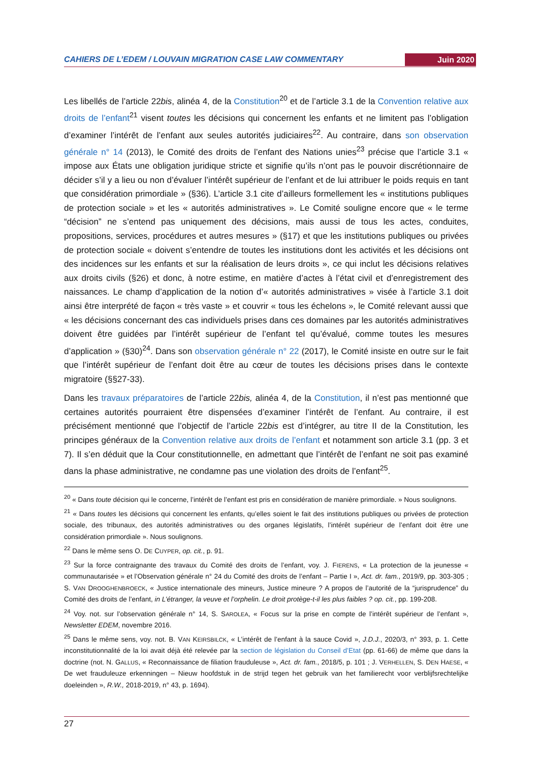CAHIERS DE L’EDEM / LOUVAIN MIGRATION CASE LAW COMMENTARY Juin 2020
Les libellés de l’article 22bis, alinéa 4, de la Constitution<sup>20</sup> et de l’article 3.1 de la Convention relative aux droits de l’enfant<sup>21</sup> visent toutes les décisions qui concernent les enfants et ne limitent pas l’obligation d’examiner l’intérêt de l’enfant aux seules autorités judiciaires<sup>22</sup>. Au contraire, dans son observation générale n° 14 (2013), le Comité des droits de l’enfant des Nations unies<sup>23</sup> précise que l’article 3.1 « impose aux États une obligation juridique stricte et signifie qu’ils n’ont pas le pouvoir discrétionnaire de décider s’il y a lieu ou non d’évaluer l’intérêt supérieur de l’enfant et de lui attribuer le poids requis en tant que considération primordiale » (§36). L’article 3.1 cite d’ailleurs formellement les « institutions publiques de protection sociale » et les « autorités administratives ». Le Comité souligne encore que « le terme “décision” ne s’entend pas uniquement des décisions, mais aussi de tous les actes, conduites, propositions, services, procédures et autres mesures » (§17) et que les institutions publiques ou privées de protection sociale « doivent s’entendre de toutes les institutions dont les activités et les décisions ont des incidences sur les enfants et sur la réalisation de leurs droits », ce qui inclut les décisions relatives aux droits civils (§26) et donc, à notre estime, en matière d’actes à l’état civil et d’enregistrement des naissances. Le champ d’application de la notion d’« autorités administratives » visée à l’article 3.1 doit ainsi être interprété de façon « très vaste » et couvrir « tous les échelons », le Comité relevant aussi que « les décisions concernant des cas individuels prises dans ces domaines par les autorités administratives doivent être guidées par l’intérêt supérieur de l’enfant tel qu’évalué, comme toutes les mesures d’application » (§30)<sup>24</sup>. Dans son observation générale n° 22 (2017), le Comité insiste en outre sur le fait que l’intérêt supérieur de l’enfant doit être au cœur de toutes les décisions prises dans le contexte migratoire (§§27-33).
Dans les travaux préparatoires de l’article 22bis, alinéa 4, de la Constitution, il n’est pas mentionné que certaines autorités pourraient être dispensées d’examiner l’intérêt de l’enfant. Au contraire, il est précisément mentionné que l’objectif de l’article 22bis est d’intégrer, au titre II de la Constitution, les principes généraux de la Convention relative aux droits de l’enfant et notamment son article 3.1 (pp. 3 et 7). Il s’en déduit que la Cour constitutionnelle, en admettant que l’intérêt de l’enfant ne soit pas examiné dans la phase administrative, ne condamne pas une violation des droits de l’enfant<sup>25</sup>.
<sup>20</sup> « Dans toute décision qui le concerne, l’intérêt de l’enfant est pris en considération de manière primordiale. » Nous soulignons.
<sup>21</sup> « Dans toutes les décisions qui concernent les enfants, qu’elles soient le fait des institutions publiques ou privées de protection sociale, des tribunaux, des autorités administratives ou des organes législatifs, l’intérêt supérieur de l’enfant doit être une considération primordiale ». Nous soulignons.
<sup>22</sup> Dans le même sens O. DE CUYPER, op. cit., p. 91.
<sup>23</sup> Sur la force contraignante des travaux du Comité des droits de l’enfant, voy. J. FIERENS, « La protection de la jeunesse « communautarisée » et l’Observation générale n° 24 du Comité des droits de l’enfant – Partie I », Act. dr. fam., 2019/9, pp. 303-305 ; S. VAN DROOGHENBROECK, « Justice internationale des mineurs, Justice mineure ? A propos de l’autorité de la “jurisprudence” du Comité des droits de l’enfant, in L’étranger, la veuve et l’orphelin. Le droit protège-t-il les plus faibles ? op. cit., pp. 199-208.
<sup>24</sup> Voy. not. sur l’observation générale n° 14, S. SAROLEA, « Focus sur la prise en compte de l’intérêt supérieur de l’enfant », Newsletter EDEM, novembre 2016.
<sup>25</sup> Dans le même sens, voy. not. B. VAN KEIRSBILCK, « L’intérêt de l’enfant à la sauce Covid », J.D.J., 2020/3, n° 393, p. 1. Cette inconstitutionnalité de la loi avait déjà été relevée par la section de législation du Conseil d’Etat (pp. 61-66) de même que dans la doctrine (not. N. GALLUS, « Reconnaissance de filiation frauduleuse », Act. dr. fam., 2018/5, p. 101 ; J. VERHELLEN, S. DEN HAESE, « De wet frauduleuze erkenningen – Nieuw hoofdstuk in de strijd tegen het gebruik van het familierecht voor verblijfsrechtelijke doeleinden », R.W., 2018-2019, n° 43, p. 1694).
27